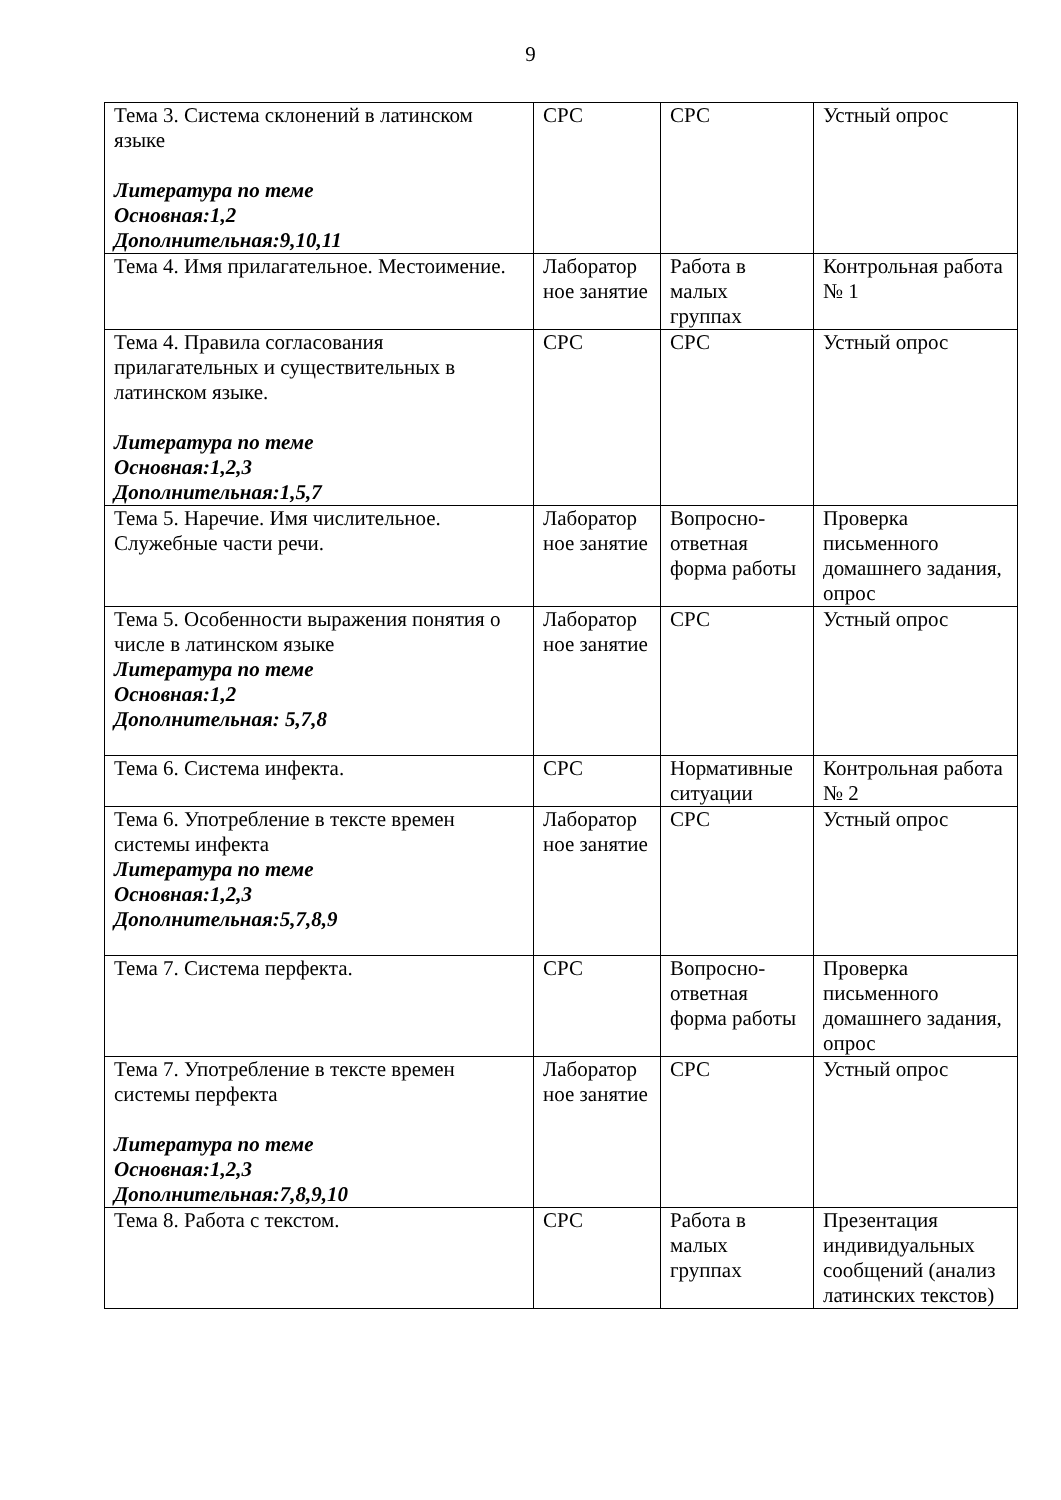9
| Тема 3. Система склонений в латинском языке Литература по теме Основная:1,2 Дополнительная:9,10,11 | СРС | СРС | Устный опрос |
| Тема 4. Имя прилагательное. Местоимение. | Лаборатор ное занятие | Работа в малых группах | Контрольная работа № 1 |
| Тема 4. Правила согласования прилагательных и существительных в латинском языке. Литература по теме Основная:1,2,3 Дополнительная:1,5,7 | СРС | СРС | Устный опрос |
| Тема 5. Наречие. Имя числительное. Служебные части речи. | Лаборатор ное занятие | Вопросно-ответная форма работы | Проверка письменного домашнего задания, опрос |
| Тема 5. Особенности выражения понятия о числе в латинском языке Литература по теме Основная:1,2 Дополнительная: 5,7,8 | Лаборатор ное занятие | СРС | Устный опрос |
| Тема 6. Система инфекта. | СРС | Нормативные ситуации | Контрольная работа № 2 |
| Тема 6. Употребление в тексте времен системы инфекта Литература по теме Основная:1,2,3 Дополнительная:5,7,8,9 | Лаборатор ное занятие | СРС | Устный опрос |
| Тема 7. Система перфекта. | СРС | Вопросно-ответная форма работы | Проверка письменного домашнего задания, опрос |
| Тема 7. Употребление в тексте времен системы перфекта Литература по теме Основная:1,2,3 Дополнительная:7,8,9,10 | Лаборатор ное занятие | СРС | Устный опрос |
| Тема 8. Работа с текстом. | СРС | Работа в малых группах | Презентация индивидуальных сообщений (анализ латинских текстов) |